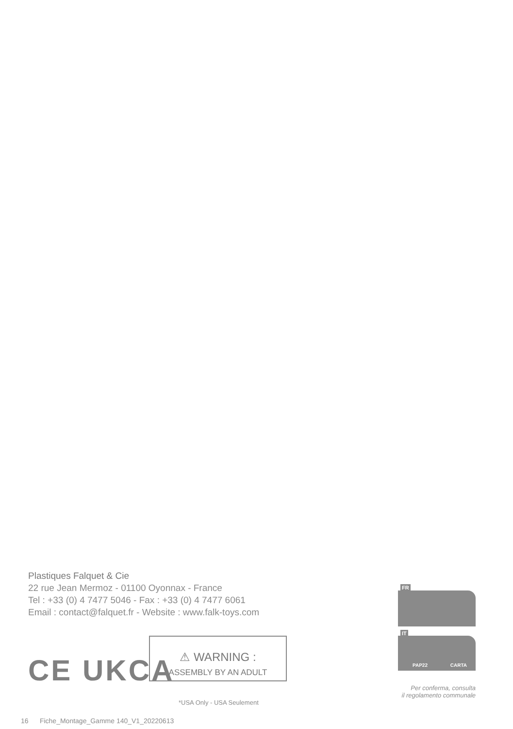Plastiques Falquet & Cie
22 rue Jean Mermoz - 01100 Oyonnax - France
Tel : +33 (0) 4 7477 5046 - Fax : +33 (0) 4 7477 6061
Email : contact@falquet.fr - Website : www.falk-toys.com
CE UKCA
⚠ WARNING :
ASSEMBLY BY AN ADULT
*USA Only - USA Seulement
FR
IT
PAP22 CARTA
Per conferma, consulta
il regolamento communale
16 Fiche_Montage_Gamme 140_V1_20220613